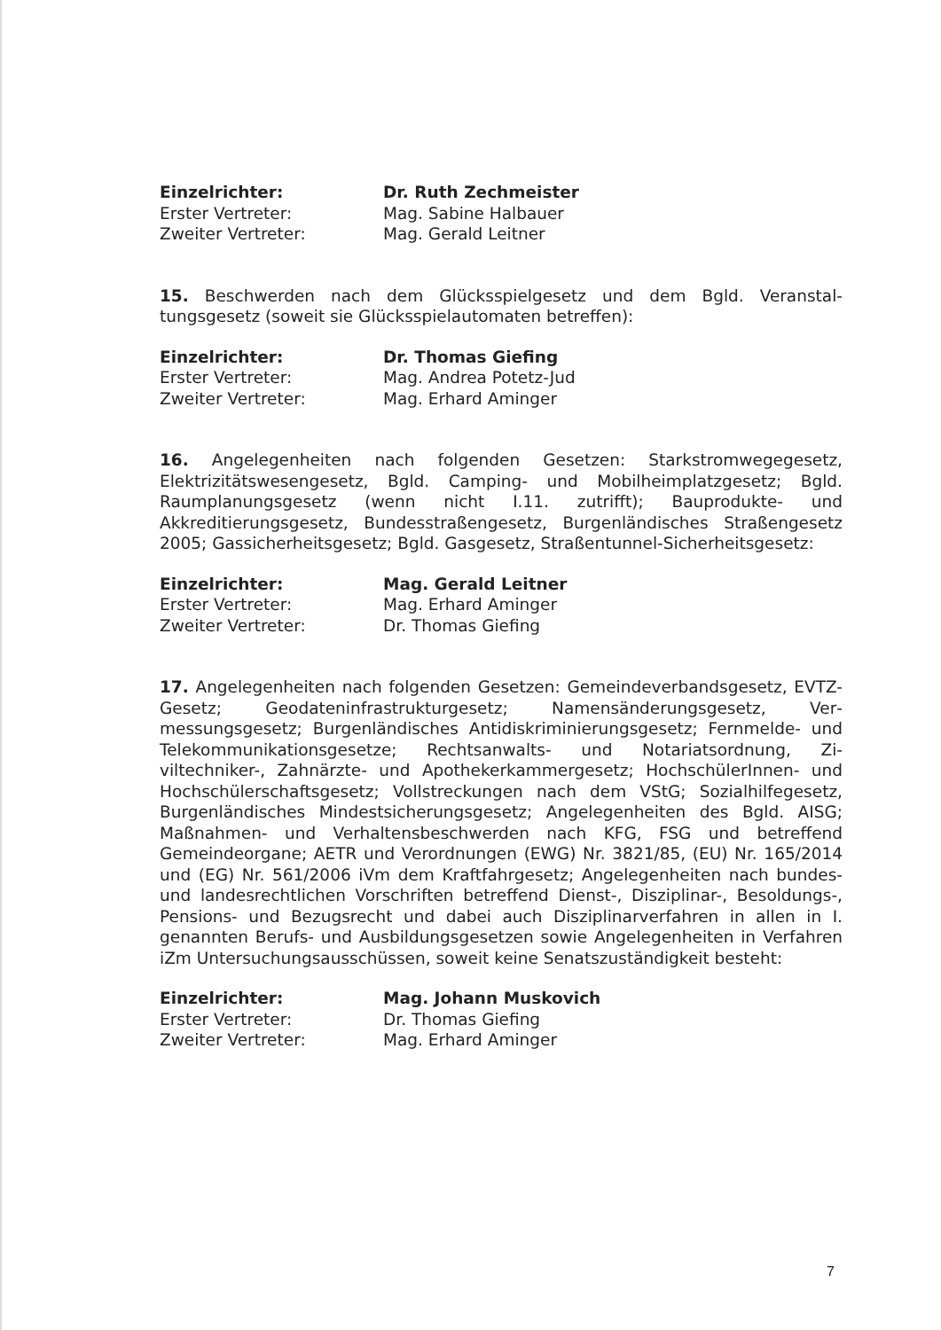Einzelrichter: Dr. Ruth Zechmeister
Erster Vertreter: Mag. Sabine Halbauer
Zweiter Vertreter: Mag. Gerald Leitner
15. Beschwerden nach dem Glücksspielgesetz und dem Bgld. Veranstal­tungsgesetz (soweit sie Glücksspielautomaten betreffen):
Einzelrichter: Dr. Thomas Giefing
Erster Vertreter: Mag. Andrea Potetz-Jud
Zweiter Vertreter: Mag. Erhard Aminger
16. Angelegenheiten nach folgenden Gesetzen: Starkstromwegegesetz, Elektrizitätswesengesetz, Bgld. Camping- und Mobilheimplatzgesetz; Bgld. Raumplanungsgesetz (wenn nicht I.11. zutrifft); Bauprodukte- und Akkreditierungsgesetz, Bundesstraßengesetz, Burgenländisches Straßen­gesetz 2005; Gassicherheitsgesetz; Bgld. Gasgesetz, Straßentunnel-Sicher­heitsgesetz:
Einzelrichter: Mag. Gerald Leitner
Erster Vertreter: Mag. Erhard Aminger
Zweiter Vertreter: Dr. Thomas Giefing
17. Angelegenheiten nach folgenden Gesetzen: Gemeindeverbandsgesetz, EVTZ-Gesetz; Geodateninfrastrukturgesetz; Namensänderungsgesetz, Ver­messungsgesetz; Burgenländisches Antidiskriminierungsgesetz; Fernmelde- und Telekommunikationsgesetze; Rechtsanwalts- und Notariatsordnung, Zi­viltechniker-, Zahnärzte- und Apothekerkammergesetz; HochschülerInnen- und Hochschülerschaftsgesetz; Vollstreckungen nach dem VStG; Sozialhilfe­gesetz, Burgenländisches Mindestsicherungsgesetz; Angelegenheiten des Bgld. AISG; Maßnahmen- und Verhaltensbeschwerden nach KFG, FSG und be­treffend Gemeindeorgane; AETR und Verordnungen (EWG) Nr. 3821/85, (EU) Nr. 165/2014 und (EG) Nr. 561/2006 iVm dem Kraftfahrgesetz; Angelegen­heiten nach bundes- und landesrechtlichen Vorschriften betreffend Dienst-, Disziplinar-, Besoldungs-, Pensions- und Bezugsrecht und dabei auch Diszip­linarverfahren in allen in I. genannten Berufs- und Ausbildungsgesetzen sowie Angelegenheiten in Verfahren iZm Untersuchungsausschüssen, soweit keine Senatszuständigkeit besteht:
Einzelrichter: Mag. Johann Muskovich
Erster Vertreter: Dr. Thomas Giefing
Zweiter Vertreter: Mag. Erhard Aminger
7